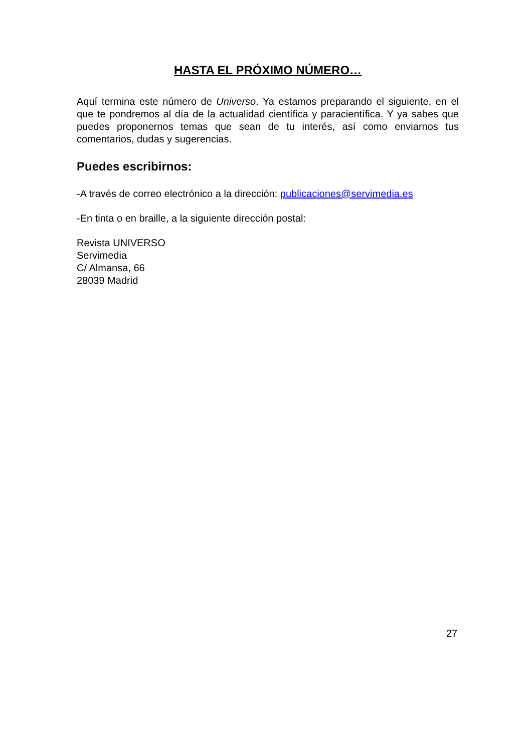HASTA EL PRÓXIMO NÚMERO…
Aquí termina este número de Universo. Ya estamos preparando el siguiente, en el que te pondremos al día de la actualidad científica y paracientífica. Y ya sabes que puedes proponernos temas que sean de tu interés, así como enviarnos tus comentarios, dudas y sugerencias.
Puedes escribirnos:
-A través de correo electrónico a la dirección: publicaciones@servimedia.es
-En tinta o en braille, a la siguiente dirección postal:
Revista UNIVERSO
Servimedia
C/ Almansa, 66
28039 Madrid
27